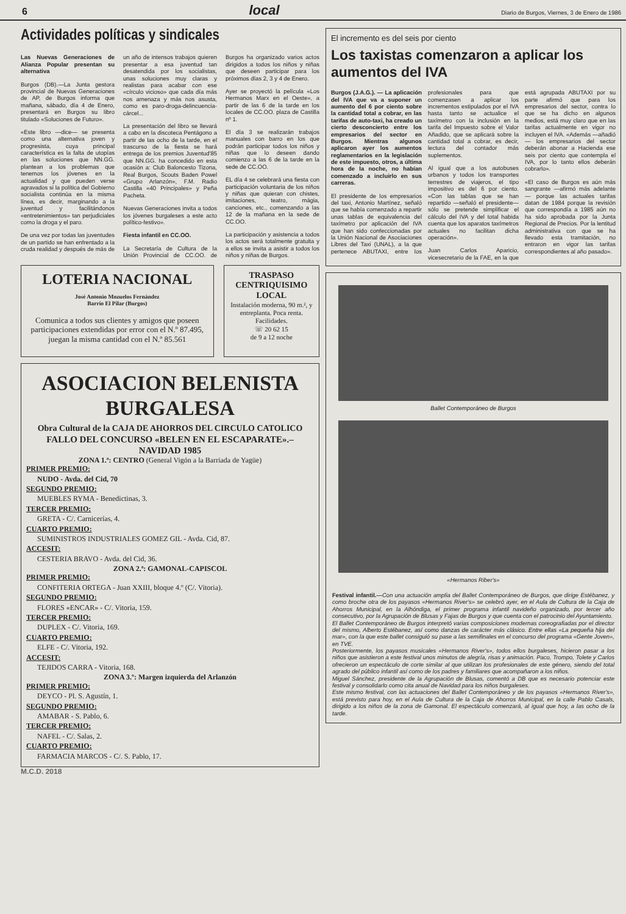6 local Diario de Burgos, Viernes, 3 de Enero de 1986
Actividades políticas y sindicales
Las Nuevas Generaciones de Alianza Popular presentan su alternativa
Burgos (DB).—La Junta gestora provincial de Nuevas Generaciones de AP, de Burgos informa que mañana, sábado, día 4 de Enero, presentará en Burgos su libro titulado «Soluciones de Futuro».
«Este libro —dice— se presenta como una alternativa joven y progresista, cuya principal característica es la falta de utopías en las soluciones que NN.GG. plantean a los problemas que tenemos los jóvenes en la actualidad y que pueden verse agravados si la política del Gobierno socialista continúa en la misma línea, es decir, marginando a la juventud y facilitándonos «entretenimientos» tan perjudiciales como la droga y el paro.
De una vez por todas las juventudes de un partido se han enfrentado a la cruda realidad y después de más de un año de intensos trabajos quieren presentar a esa juventud tan desatendida por los socialistas, unas soluciones muy claras y realistas para acabar con ese «círculo vicioso» que cada día más nos amenaza y más nos asusta, como es paro-droga-delincuencia-cárcel...
La presentación del libro se llevará a cabo en la discoteca Pentágono a partir de las ocho de la tarde, en el trascurso de la fiesta se hará entrega de los premios Juventud'85 que NN.GG. ha concedido en esta ocasión a: Club Baloncesto Tizona, Real Burgos, Scouts Baden Powel «Grupo Arlanzón», F.M. Radio Castilla «40 Principales» y Peña Pacheta.
Nuevas Generaciones invita a todos los jóvenes burgaleses a este acto político-festivo».
Fiesta infantil en CC.OO.
La Secretaría de Cultura de la Unión Provincial de CC.OO. de Burgos ha organizado varios actos dirigidos a todos los niños y niñas que deseen participar para los próximos días 2, 3 y 4 de Enero.
Ayer se proyectó la película «Los Hermanos Marx en el Oeste», a partir de las 6 de la tarde en los locales de CC.OO. plaza de Castilla nº 1.
El día 3 se realizarán trabajos manuales con barro en los que podrán participar todos los niños y niñas que lo deseen dando comienzo a las 6 de la tarde en la sede de CC.OO.
EL día 4 se celebrará una fiesta con participación voluntaria de los niños y niñas que quieran con chistes, imitaciones, teatro, mágia, canciones, etc., comenzando a las 12 de la mañana en la sede de CC.OO.
La participación y asistencia a todos los actos será totalmente gratuita y a ellos se invita a asistir a todos los niños y niñas de Burgos.
LOTERIA NACIONAL
José Antonio Mozuelos Fernández
Barrio El Pilar (Burgos)
Comunica a todos sus clientes y amigos que poseen participaciones extendidas por error con el N.º 87.495, juegan la misma cantidad con el N.º 85.561
TRASPASO
CENTRIQUISIMO
LOCAL
Instalación moderna, 90 m.², y entreplanta. Poca renta. Facilidades.
☏ 20 62 15
de 9 a 12 noche
ASOCIACION BELENISTA BURGALESA
Obra Cultural de la CAJA DE AHORROS DEL CIRCULO CATOLICO
FALLO DEL CONCURSO «BELEN EN EL ESCAPARATE».– NAVIDAD 1985
ZONA 1.ª: CENTRO (General Vigón a la Barriada de Yagüe)
PRIMER PREMIO:
NUDO - Avda. del Cid, 70
SEGUNDO PREMIO:
MUEBLES RYMA - Benedictinas, 3.
TERCER PREMIO:
GRETA - C/. Carnicerías, 4.
CUARTO PREMIO:
SUMINISTROS INDUSTRIALES GOMEZ GIL - Avda. Cid, 87.
ACCESIT:
CESTERIA BRAVO - Avda. del Cid, 36.
ZONA 2.ª: GAMONAL-CAPISCOL
PRIMER PREMIO:
CONFITERIA ORTEGA - Juan XXIII, bloque 4.º (C/. Vitoria).
SEGUNDO PREMIO:
FLORES «ENCAR» - C/. Vitoria, 159.
TERCER PREMIO:
DUPLEX - C/. Vitoria, 169.
CUARTO PREMIO:
ELFE - C/. Vitoria, 192.
ACCESIT:
TEJIDOS CARRA - Vitoria, 168.
ZONA 3.º: Margen izquierda del Arlanzón
PRIMER PREMIO:
DEYCO - Pl. S. Agustín, 1.
SEGUNDO PREMIO:
AMABAR - S. Pablo, 6.
TERCER PREMIO:
NAFEL - C/. Salas, 2.
CUARTO PREMIO:
FARMACIA MARCOS - C/. S. Pablo, 17.
M.C.D. 2018
El incremento es del seis por ciento
Los taxistas comenzaron a aplicar los aumentos del IVA
Burgos (J.A.G.). — La aplicación del IVA que va a suponer un aumento del 6 por ciento sobre la cantidad total a cobrar, en las tarifas de auto-taxi, ha creado un cierto desconcierto entre los empresarios del sector en Burgos. Mientras algunos aplicaron ayer los aumentos reglamentarios en la legislación de este impuesto, otros, a última hora de la noche, no habían comenzado a incluirlo en sus carreras.
El presidente de los empresarios del taxi, Antonio Martínez, señaló que se había comenzado a repartir unas tablas de equivalencia del taxímetro por aplicación del IVA que han sido confeccionadas por la Unión Nacional de Asociaciones Libres del Taxi (UNAL), a la que pertenece ABUTAXI, entre los profesionales para que comenzasen a aplicar los incrementos estipulados por el IVA hasta tanto se actualice el taxímetro con la inclusión en la tarifa del Impuesto sobre el Valor Añadido, que se aplicará sobre la cantidad total a cobrar, es decir, lectura del contador más suplementos.
Al igual que a los autobuses urbanos y todos los transportes terrestres de viajeros, el tipo impositivo es del 6 por ciento. «Con las tablas que se han repartido —señaló el presidente— sólo se pretende simplificar el cálculo del IVA y del total habida cuenta que los aparatos taxímetros actuales no facilitan dicha operación».
Juan Carlos Aparicio, vicesecretario de la FAE, en la que está agrupada ABUTAXI por su parte afirmó que para los empresarios del sector, contra lo que se ha dicho en algunos medios, está muy claro que en las tarifas actualmente en vigor no incluyen el IVA. «Además —añadió— los empresarios del sector deberán abonar a Hacienda ese seis por ciento que contempla el IVA, por lo tanto ellos deberán cobrarlo».
«El caso de Burgos es aún más sangrante —afirmó más adelante— porque las actuales tarifas datan de 1984 porque la revisión que correspondía a 1985 aún no ha sido aprobada por la Junta Regional de Precios. Por la lentitud administrativa con que se ha llevado esta tramitación, no entraron en vigor las tarifas correspondientes al año pasado».
Ballet Contemporáneo de Burgos
«Hermanos Riber's»
Festival infantil.—Con una actuación amplia del Ballet Contemporáneo de Burgos, que dirige Estébanez, y como broche otra de los payasos «Hermanos River's» se celebró ayer, en el Aula de Cultura de la Caja de Ahorros Municipal, en la Alhóndiga, el primer programa infantil navideño organizado, por tercer año consecutivo, por la Agrupación de Blusas y Fajas de Burgos y que cuenta con el patrocinio del Ayuntamiento.
El Ballet Contemporáneo de Burgos interpretó varias composiciones modernas coreografiadas por el director del mismo, Alberto Estébanez, así como danzas de carácter más clásico. Entre ellas «La pequeña hija del mar», con la que este ballet consiguió su pase a las semifinales en el concurso del programa «Gente Joven», en TVE.
Posteriormente, los payasos musicales «Hermanos River's», todos ellos burgaleses, hicieron pasar a los niños que asistieron a este festival unos minutos de alegría, risas y animación. Paco, Trompo, Tolete y Carlos ofrecieron un espectáculo de corte similar al que utilizan los profesionales de este género, siendo del total agrado del público infantil así como de los padres y familiares que acompañaron a los niños.
Miguel Sánchez, presidente de la Agrupación de Blusas, comentó a DB que es necesario potenciar este festival y consolidarlo como cita anual de Navidad para los niños burgaleses.
Este mismo festival, con las actuaciones del Ballet Contemporáneo y de los payasos «Hermanos River's», está previsto para hoy, en el Aula de Cultura de la Caja de Ahorros Municipal, en la calle Pablo Casals, dirigido a los niños de la zona de Gamonal. El espectáculo comenzará, al igual que hoy, a las ocho de la tarde.